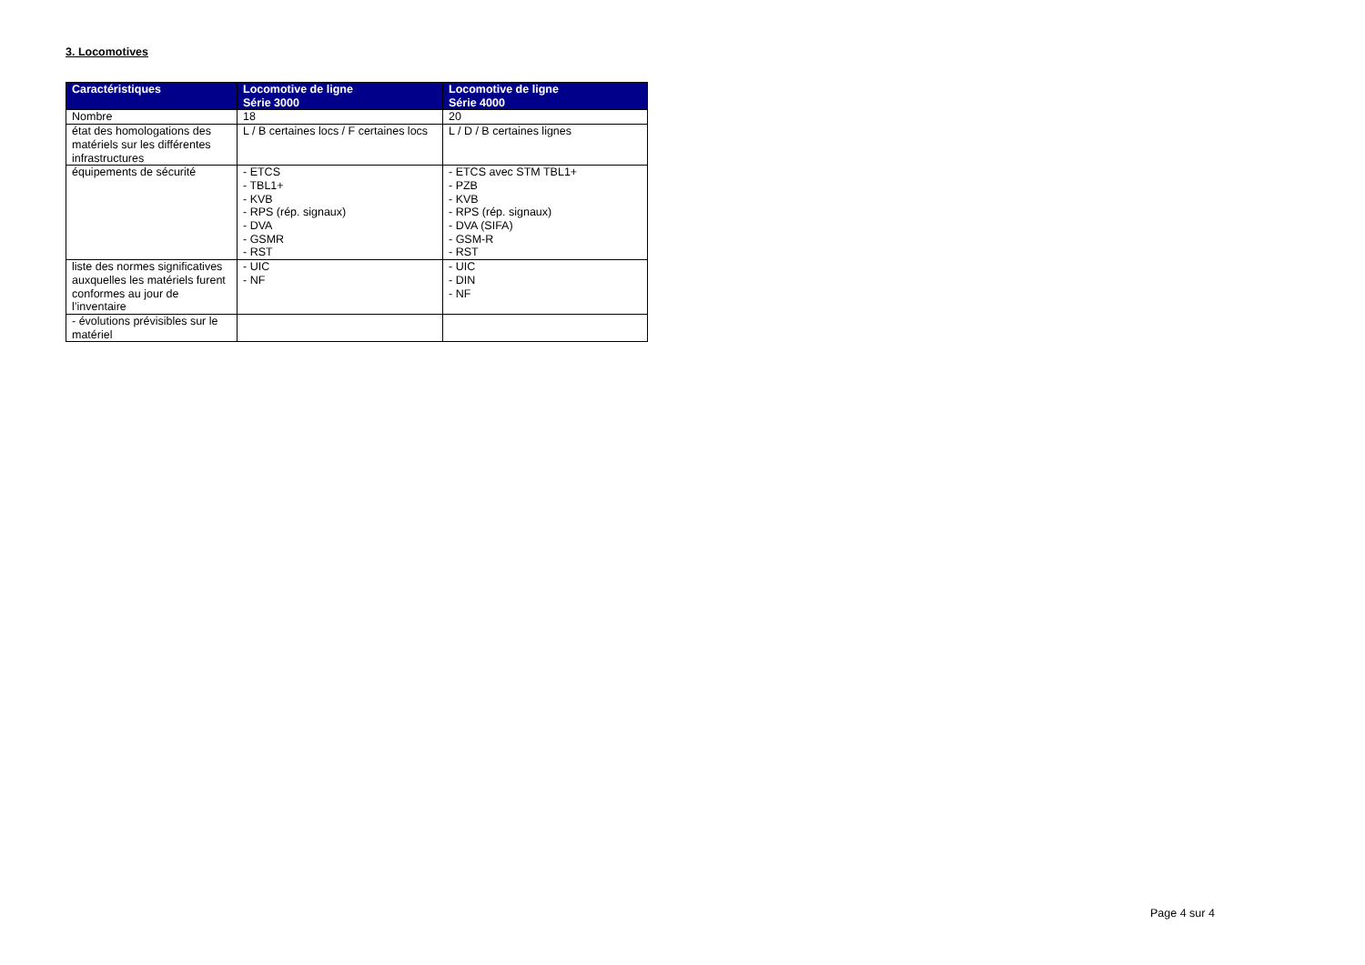3. Locomotives
| Caractéristiques | Locomotive de ligne Série 3000 | Locomotive de ligne Série 4000 |
| --- | --- | --- |
| Nombre | 18 | 20 |
| état des homologations des matériels sur les différentes infrastructures | L / B certaines locs / F certaines locs | L / D / B certaines lignes |
| équipements de sécurité | - ETCS - TBL1+ - KVB - RPS (rép. signaux) - DVA - GSMR - RST | - ETCS avec STM TBL1+ - PZB - KVB - RPS (rép. signaux) - DVA (SIFA) - GSM-R - RST |
| liste des normes significatives auxquelles les matériels furent conformes au jour de l’inventaire | - UIC - NF | - UIC - DIN - NF |
| - évolutions prévisibles sur le matériel | | |
Page 4 sur 4